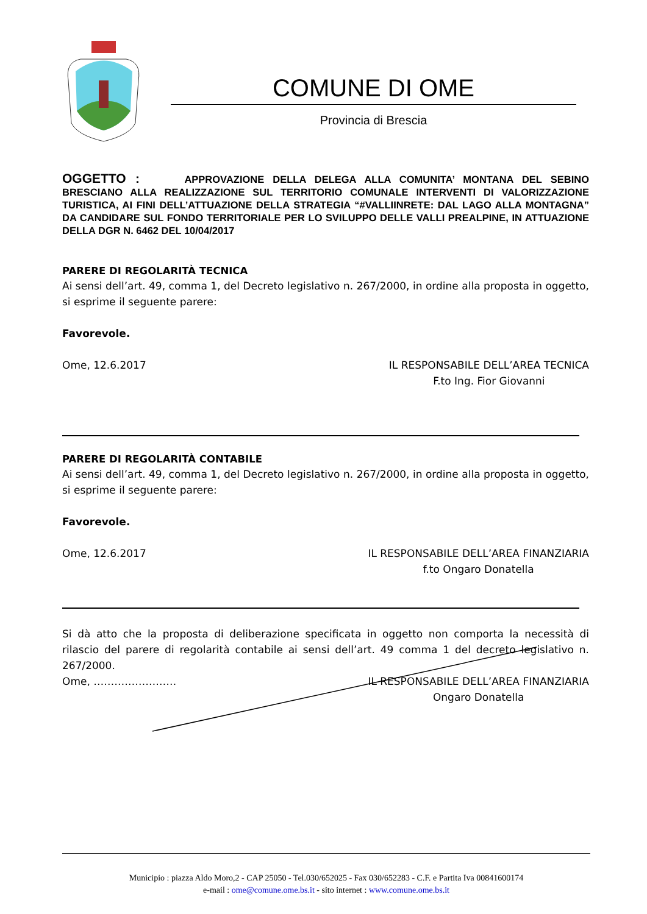COMUNE DI OME
Provincia di Brescia
OGGETTO : APPROVAZIONE DELLA DELEGA ALLA COMUNITA’ MONTANA DEL SEBINO BRESCIANO ALLA REALIZZAZIONE SUL TERRITORIO COMUNALE INTERVENTI DI VALORIZZAZIONE TURISTICA, AI FINI DELL’ATTUAZIONE DELLA STRATEGIA “#VALLIINRETE: DAL LAGO ALLA MONTAGNA” DA CANDIDARE SUL FONDO TERRITORIALE PER LO SVILUPPO DELLE VALLI PREALPINE, IN ATTUAZIONE DELLA DGR N. 6462 DEL 10/04/2017
PARERE DI REGOLARITÀ TECNICA
Ai sensi dell’art. 49, comma 1, del Decreto legislativo n. 267/2000, in ordine alla proposta in oggetto, si esprime il seguente parere:
Favorevole.
Ome, 12.6.2017 IL RESPONSABILE DELL’AREA TECNICA
F.to Ing. Fior Giovanni
PARERE DI REGOLARITÀ CONTABILE
Ai sensi dell’art. 49, comma 1, del Decreto legislativo n. 267/2000, in ordine alla proposta in oggetto, si esprime il seguente parere:
Favorevole.
Ome, 12.6.2017 IL RESPONSABILE DELL’AREA FINANZIARIA
f.to Ongaro Donatella
Si dà atto che la proposta di deliberazione specificata in oggetto non comporta la necessità di rilascio del parere di regolarità contabile ai sensi dell’art. 49 comma 1 del decreto legislativo n. 267/2000.
Ome, …………………… IL RESPONSABILE DELL’AREA FINANZIARIA
Ongaro Donatella
Municipio : piazza Aldo Moro,2 - CAP 25050 - Tel.030/652025 - Fax 030/652283 - C.F. e Partita Iva 00841600174
e-mail : ome@comune.ome.bs.it - sito internet : www.comune.ome.bs.it